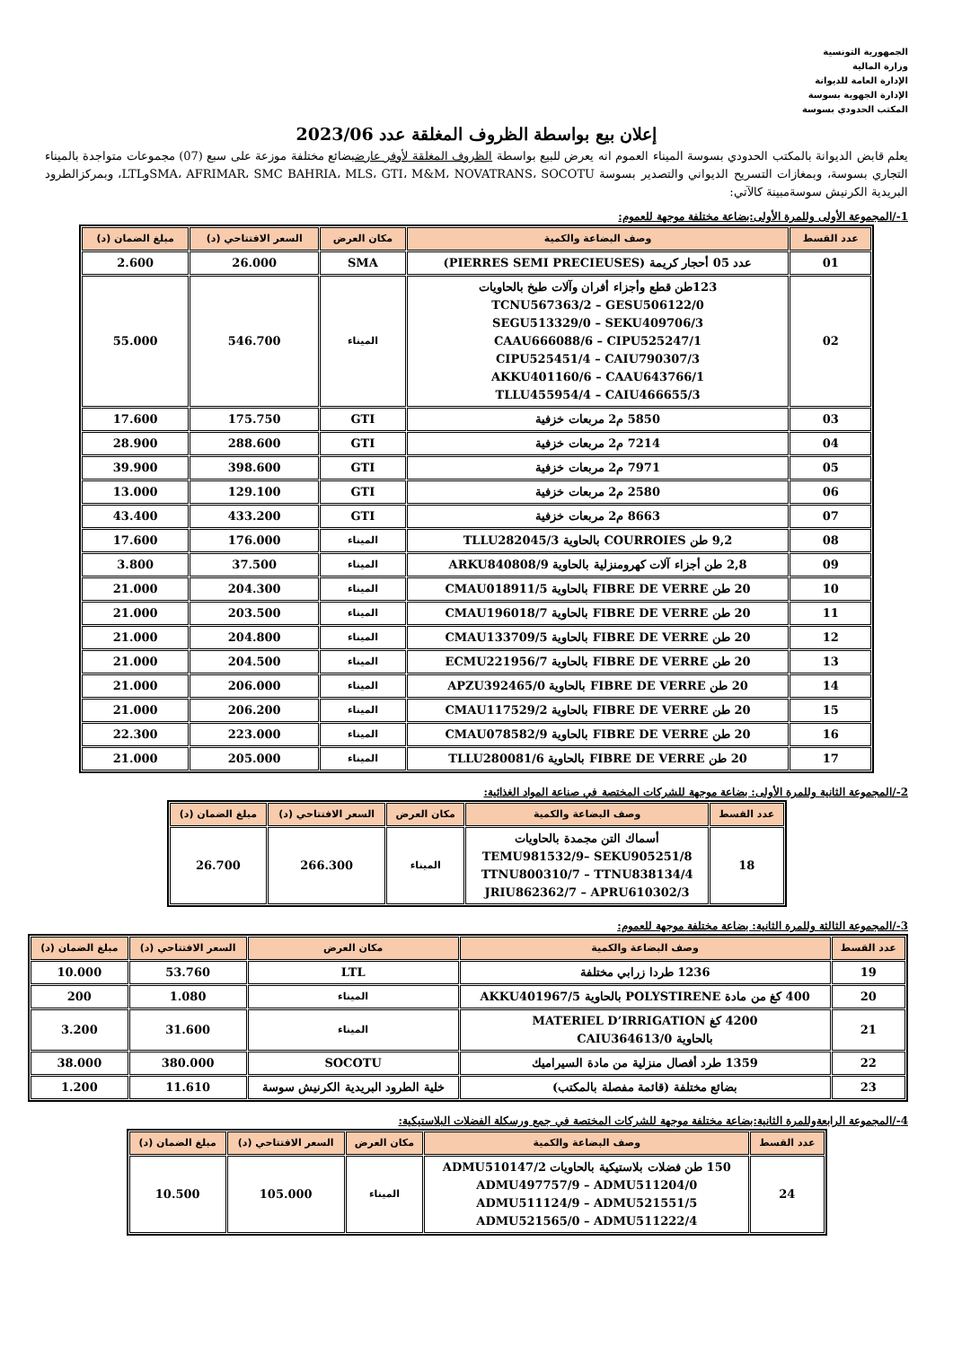الجمهورية التونسية
وزارة المالية
الإدارة العامة للديوانة
الإدارة الجهوية بسوسة
المكتب الحدودي بسوسة
إعلان بيع بواسطة الظروف المغلقة عدد 2023/06
يعلم قابض الديوانة بالمكتب الحدودي بسوسة الميناء العموم انه يعرض للبيع بواسطة الظروف المغلقة لأوفر عارضبضائع مختلفة موزعة على سبع (07) مجموعات متواجدة بالميناء التجاري بسوسة، وبمغازات التسريح الديواني والتصدير بسوسة SMA، AFRIMAR، SMC BAHRIA، MLS، GTI، M&M، NOVATRANS، SOCOTUوLTL، وبمركزالطرود البريدية الكرنيش سوسةمبينة كالآتي:
1-/المجموعة الأولى وللمرة الأولى:بضاعة مختلفة موجهة للعموم:
| عدد القسط | وصف البضاعة والكمية | مكان العرض | السعر الافتتاحي (د) | مبلغ الضمان (د) |
| --- | --- | --- | --- | --- |
| 01 | عدد 05 أحجار كريمة (PIERRES SEMI PRECIEUSES) | SMA | 26.000 | 2.600 |
| 02 | 123طن قطع وأجزاء أفران وآلات طبخ بالحاويات TCNU567363/2 – GESU506122/0 SEGU513329/0 – SEKU409706/3 CAAU666088/6 – CIPU525247/1 CIPU525451/4 – CAIU790307/3 AKKU401160/6 – CAAU643766/1 TLLU455954/4 – CAIU466655/3 | الميناء | 546.700 | 55.000 |
| 03 | 5850 م2 مربعات خزفية | GTI | 175.750 | 17.600 |
| 04 | 7214 م2 مربعات خزفية | GTI | 288.600 | 28.900 |
| 05 | 7971 م2 مربعات خزفية | GTI | 398.600 | 39.900 |
| 06 | 2580 م2 مربعات خزفية | GTI | 129.100 | 13.000 |
| 07 | 8663 م2 مربعات خزفية | GTI | 433.200 | 43.400 |
| 08 | 9,2 طن COURROIES بالحاوية TLLU282045/3 | الميناء | 176.000 | 17.600 |
| 09 | 2,8 طن أجزاء آلات كهرومنزلية بالحاوية ARKU840808/9 | الميناء | 37.500 | 3.800 |
| 10 | 20 طن FIBRE DE VERRE بالحاوية CMAU018911/5 | الميناء | 204.300 | 21.000 |
| 11 | 20 طن FIBRE DE VERRE بالحاوية CMAU196018/7 | الميناء | 203.500 | 21.000 |
| 12 | 20 طن FIBRE DE VERRE بالحاوية CMAU133709/5 | الميناء | 204.800 | 21.000 |
| 13 | 20 طن FIBRE DE VERRE بالحاوية ECMU221956/7 | الميناء | 204.500 | 21.000 |
| 14 | 20 طن FIBRE DE VERRE بالحاوية APZU392465/0 | الميناء | 206.000 | 21.000 |
| 15 | 20 طن FIBRE DE VERRE بالحاوية CMAU117529/2 | الميناء | 206.200 | 21.000 |
| 16 | 20 طن FIBRE DE VERRE بالحاوية CMAU078582/9 | الميناء | 223.000 | 22.300 |
| 17 | 20 طن FIBRE DE VERRE بالحاوية TLLU280081/6 | الميناء | 205.000 | 21.000 |
2-/المجموعة الثانية وللمرة الأولى: بضاعة موجهة للشركات المختصة في صناعة المواد الغذائية:
| عدد القسط | وصف البضاعة والكمية | مكان العرض | السعر الافتتاحي (د) | مبلغ الضمان (د) |
| --- | --- | --- | --- | --- |
| 18 | أسماك التن مجمدة بالحاويات TEMU981532/9– SEKU905251/8 TTNU800310/7 – TTNU838134/4 JRIU862362/7 – APRU610302/3 | الميناء | 266.300 | 26.700 |
3-/المجموعة الثالثة وللمرة الثانية: بضاعة مختلفة موجهة للعموم:
| عدد القسط | وصف البضاعة والكمية | مكان العرض | السعر الافتتاحي (د) | مبلغ الضمان (د) |
| --- | --- | --- | --- | --- |
| 19 | 1236 طردا زرابي مختلفة | LTL | 53.760 | 10.000 |
| 20 | 400 كغ من مادة POLYSTIRENE بالحاوية AKKU401967/5 | الميناء | 1.080 | 200 |
| 21 | 4200 كغ MATERIEL D’IRRIGATION بالحاوية CAIU364613/0 | الميناء | 31.600 | 3.200 |
| 22 | 1359 طرد أفصال منزلية من مادة السيراميك | SOCOTU | 380.000 | 38.000 |
| 23 | بضائع مختلفة (قائمة مفصلة بالمكتب) | خلية الطرود البريدية الكرنيش سوسة | 11.610 | 1.200 |
4-/المجموعة الرابعةوللمرة الثانية:بضاعة مختلفة موجهة للشركات المختصة في جمع ورسكلة الفضلات البلاستيكية:
| عدد القسط | وصف البضاعة والكمية | مكان العرض | السعر الافتتاحي (د) | مبلغ الضمان (د) |
| --- | --- | --- | --- | --- |
| 24 | 150 طن فضلات بلاستيكية بالحاويات ADMU510147/2 ADMU497757/9 – ADMU511204/0 ADMU511124/9 – ADMU521551/5 ADMU521565/0 – ADMU511222/4 | الميناء | 105.000 | 10.500 |